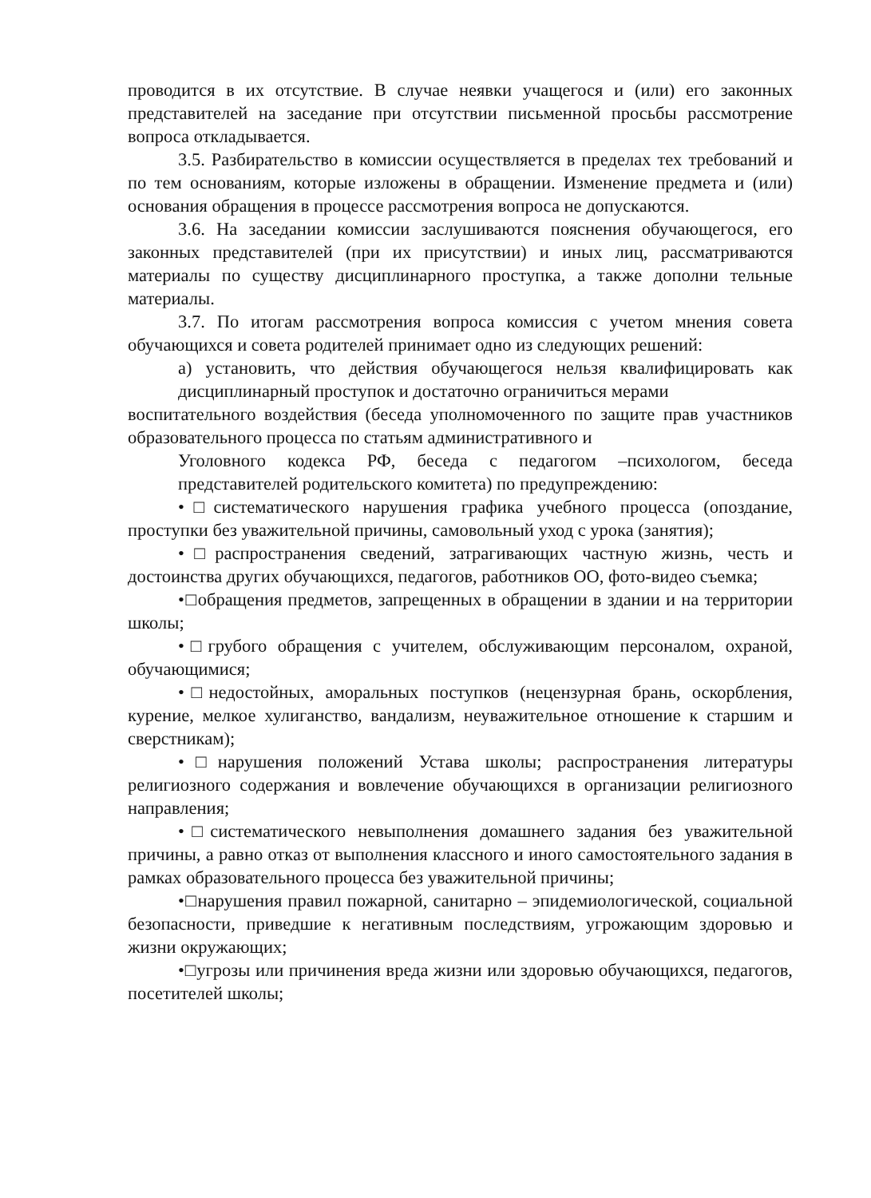проводится в их отсутствие. В случае неявки учащегося и (или) его законных представителей на заседание при отсутствии письменной просьбы рассмотрение вопроса откладывается.
3.5. Разбирательство в комиссии осуществляется в пределах тех требований и по тем основаниям, которые изложены в обращении. Изменение предмета и (или) основания обращения в процессе рассмотрения вопроса не допускаются.
3.6. На заседании комиссии заслушиваются пояснения обучающегося, его законных представителей (при их присутствии) и иных лиц, рассматриваются материалы по существу дисциплинарного проступка, а также дополни тельные материалы.
3.7. По итогам рассмотрения вопроса комиссия с учетом мнения совета обучающихся и совета родителей принимает одно из следующих решений:
а) установить, что действия обучающегося нельзя квалифицировать как дисциплинарный проступок и достаточно ограничиться мерами
воспитательного воздействия (беседа уполномоченного по защите прав участников образовательного процесса по статьям административного и
Уголовного кодекса РФ, беседа с педагогом –психологом, беседа представителей родительского комитета) по предупреждению:
•□систематического нарушения графика учебного процесса (опоздание, проступки без уважительной причины, самовольный уход с урока (занятия);
•□распространения сведений, затрагивающих частную жизнь, честь и достоинства других обучающихся, педагогов, работников ОО, фото-видео съемка;
•□обращения предметов, запрещенных в обращении в здании и на территории школы;
•□грубого обращения с учителем, обслуживающим персоналом, охраной, обучающимися;
•□недостойных, аморальных поступков (нецензурная брань, оскорбления, курение, мелкое хулиганство, вандализм, неуважительное отношение к старшим и сверстникам);
•□нарушения положений Устава школы; распространения литературы религиозного содержания и вовлечение обучающихся в организации религиозного направления;
•□систематического невыполнения домашнего задания без уважительной причины, а равно отказ от выполнения классного и иного самостоятельного задания в рамках образовательного процесса без уважительной причины;
•□нарушения правил пожарной, санитарно – эпидемиологической, социальной безопасности, приведшие к негативным последствиям, угрожающим здоровью и жизни окружающих;
•□угрозы или причинения вреда жизни или здоровью обучающихся, педагогов, посетителей школы;